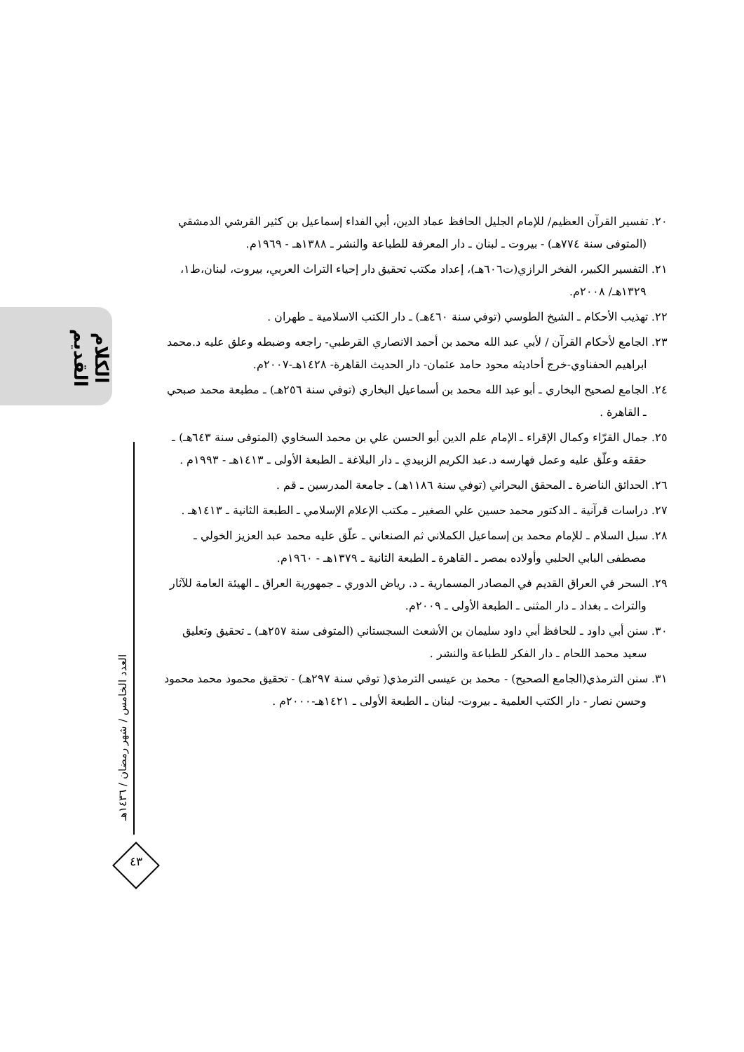الكلام القديم
العدد الخامس / شهر رمضان / ١٤٣٦هـ
٤٣
٢٠. تفسير القرآن العظيم/ للإمام الجليل الحافظ عماد الدين، أبي الفداء إسماعيل بن كثير القرشي الدمشقي (المتوفى سنة ٧٧٤هـ) - بيروت ـ لبنان ـ دار المعرفة للطباعة والنشر ـ ١٣٨٨هـ - ١٩٦٩م.
٢١. التفسير الكبير، الفخر الرازي(ت٦٠٦هـ)، إعداد مكتب تحقيق دار إحياء التراث العربي، بيروت، لبنان،ط١، ١٣٢٩هـ/ ٢٠٠٨م.
٢٢. تهذيب الأحكام ـ الشيخ الطوسي (توفي سنة ٤٦٠هـ) ـ دار الكتب الاسلامية ـ طهران .
٢٣. الجامع لأحكام القرآن / لأبي عبد الله محمد بن أحمد الانصاري القرطبي- راجعه وضبطه وعلق عليه د.محمد ابراهيم الحفناوي-خرج أحاديثه محود حامد عثمان- دار الحديث القاهرة- ١٤٢٨هـ-٢٠٠٧م.
٢٤. الجامع لصحيح البخاري ـ أبو عبد الله محمد بن أسماعيل البخاري (توفي سنة ٢٥٦هـ) ـ مطبعة محمد صبحي ـ القاهرة .
٢٥. جمال القرّاء وكمال الإقراء ـ الإمام علم الدين أبو الحسن علي بن محمد السخاوي (المتوفى سنة ٦٤٣هـ) ـ حققه وعلّق عليه وعمل فهارسه د.عبد الكريم الزبيدي ـ دار البلاغة ـ الطبعة الأولى ـ ١٤١٣هـ - ١٩٩٣م .
٢٦. الحدائق الناضرة ـ المحقق البحراني (توفي سنة ١١٨٦هـ) ـ جامعة المدرسين ـ قم .
٢٧. دراسات قرآنية ـ الدكتور محمد حسين علي الصغير ـ مكتب الإعلام الإسلامي ـ الطبعة الثانية ـ ١٤١٣هـ .
٢٨. سبل السلام ـ للإمام محمد بن إسماعيل الكملاني ثم الصنعاني ـ علّق عليه محمد عبد العزيز الخولي ـ مصطفى البابي الحلبي وأولاده بمصر ـ القاهرة ـ الطبعة الثانية ـ ١٣٧٩هـ - ١٩٦٠م.
٢٩. السحر في العراق القديم في المصادر المسمارية ـ د. رياض الدوري ـ جمهورية العراق ـ الهيئة العامة للآثار والتراث ـ بغداد ـ دار المثنى ـ الطبعة الأولى ـ ٢٠٠٩م.
٣٠. سنن أبي داود ـ للحافظ أبي داود سليمان بن الأشعث السجستاني (المتوفى سنة ٢٥٧هـ) ـ تحقيق وتعليق سعيد محمد اللحام ـ دار الفكر للطباعة والنشر .
٣١. سنن الترمذي(الجامع الصحيح) - محمد بن عيسى الترمذي( توفي سنة ٢٩٧هـ) - تحقيق محمود محمد محمود وحسن نصار - دار الكتب العلمية ـ بيروت- لبنان ـ الطبعة الأولى ـ ١٤٢١هـ-٢٠٠٠م .